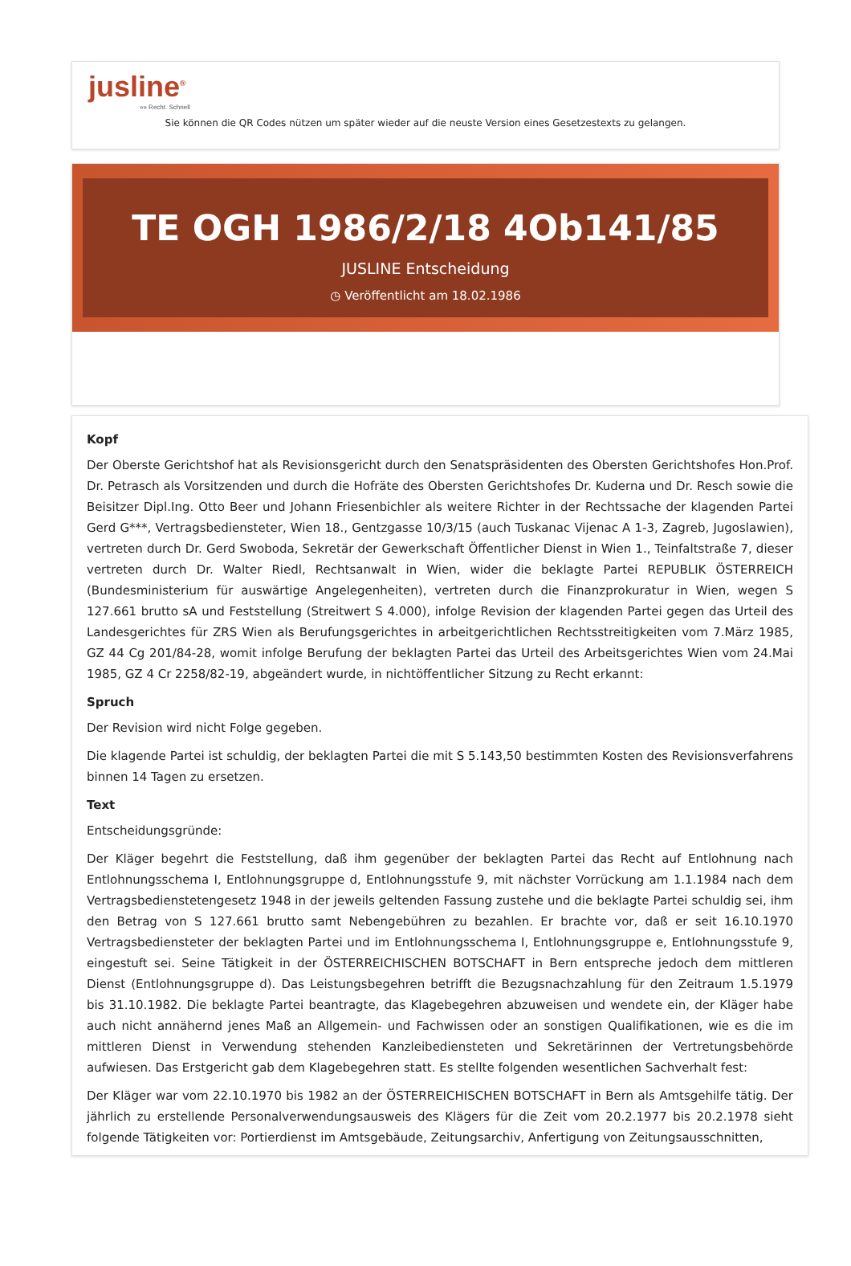jusline<sup>®</sup>
»» Recht. Schnell
Sie können die QR Codes nützen um später wieder auf die neuste Version eines Gesetzestexts zu gelangen.
TE OGH 1986/2/18 4Ob141/85
JUSLINE Entscheidung
◷ Veröffentlicht am 18.02.1986
Kopf
Der Oberste Gerichtshof hat als Revisionsgericht durch den Senatspräsidenten des Obersten Gerichtshofes Hon.Prof. Dr. Petrasch als Vorsitzenden und durch die Hofräte des Obersten Gerichtshofes Dr. Kuderna und Dr. Resch sowie die Beisitzer Dipl.Ing. Otto Beer und Johann Friesenbichler als weitere Richter in der Rechtssache der klagenden Partei Gerd G***, Vertragsbediensteter, Wien 18., Gentzgasse 10/3/15 (auch Tuskanac Vijenac A 1-3, Zagreb, Jugoslawien), vertreten durch Dr. Gerd Swoboda, Sekretär der Gewerkschaft Öffentlicher Dienst in Wien 1., Teinfaltstraße 7, dieser vertreten durch Dr. Walter Riedl, Rechtsanwalt in Wien, wider die beklagte Partei REPUBLIK ÖSTERREICH (Bundesministerium für auswärtige Angelegenheiten), vertreten durch die Finanzprokuratur in Wien, wegen S 127.661 brutto sA und Feststellung (Streitwert S 4.000), infolge Revision der klagenden Partei gegen das Urteil des Landesgerichtes für ZRS Wien als Berufungsgerichtes in arbeitgerichtlichen Rechtsstreitigkeiten vom 7.März 1985, GZ 44 Cg 201/84-28, womit infolge Berufung der beklagten Partei das Urteil des Arbeitsgerichtes Wien vom 24.Mai 1985, GZ 4 Cr 2258/82-19, abgeändert wurde, in nichtöffentlicher Sitzung zu Recht erkannt:
Spruch
Der Revision wird nicht Folge gegeben.
Die klagende Partei ist schuldig, der beklagten Partei die mit S 5.143,50 bestimmten Kosten des Revisionsverfahrens binnen 14 Tagen zu ersetzen.
Text
Entscheidungsgründe:
Der Kläger begehrt die Feststellung, daß ihm gegenüber der beklagten Partei das Recht auf Entlohnung nach Entlohnungsschema I, Entlohnungsgruppe d, Entlohnungsstufe 9, mit nächster Vorrückung am 1.1.1984 nach dem Vertragsbedienstetengesetz 1948 in der jeweils geltenden Fassung zustehe und die beklagte Partei schuldig sei, ihm den Betrag von S 127.661 brutto samt Nebengebühren zu bezahlen. Er brachte vor, daß er seit 16.10.1970 Vertragsbediensteter der beklagten Partei und im Entlohnungsschema I, Entlohnungsgruppe e, Entlohnungsstufe 9, eingestuft sei. Seine Tätigkeit in der ÖSTERREICHISCHEN BOTSCHAFT in Bern entspreche jedoch dem mittleren Dienst (Entlohnungsgruppe d). Das Leistungsbegehren betrifft die Bezugsnachzahlung für den Zeitraum 1.5.1979 bis 31.10.1982. Die beklagte Partei beantragte, das Klagebegehren abzuweisen und wendete ein, der Kläger habe auch nicht annähernd jenes Maß an Allgemein- und Fachwissen oder an sonstigen Qualifikationen, wie es die im mittleren Dienst in Verwendung stehenden Kanzleibediensteten und Sekretärinnen der Vertretungsbehörde aufwiesen. Das Erstgericht gab dem Klagebegehren statt. Es stellte folgenden wesentlichen Sachverhalt fest:
Der Kläger war vom 22.10.1970 bis 1982 an der ÖSTERREICHISCHEN BOTSCHAFT in Bern als Amtsgehilfe tätig. Der jährlich zu erstellende Personalverwendungsausweis des Klägers für die Zeit vom 20.2.1977 bis 20.2.1978 sieht folgende Tätigkeiten vor: Portierdienst im Amtsgebäude, Zeitungsarchiv, Anfertigung von Zeitungsausschnitten,